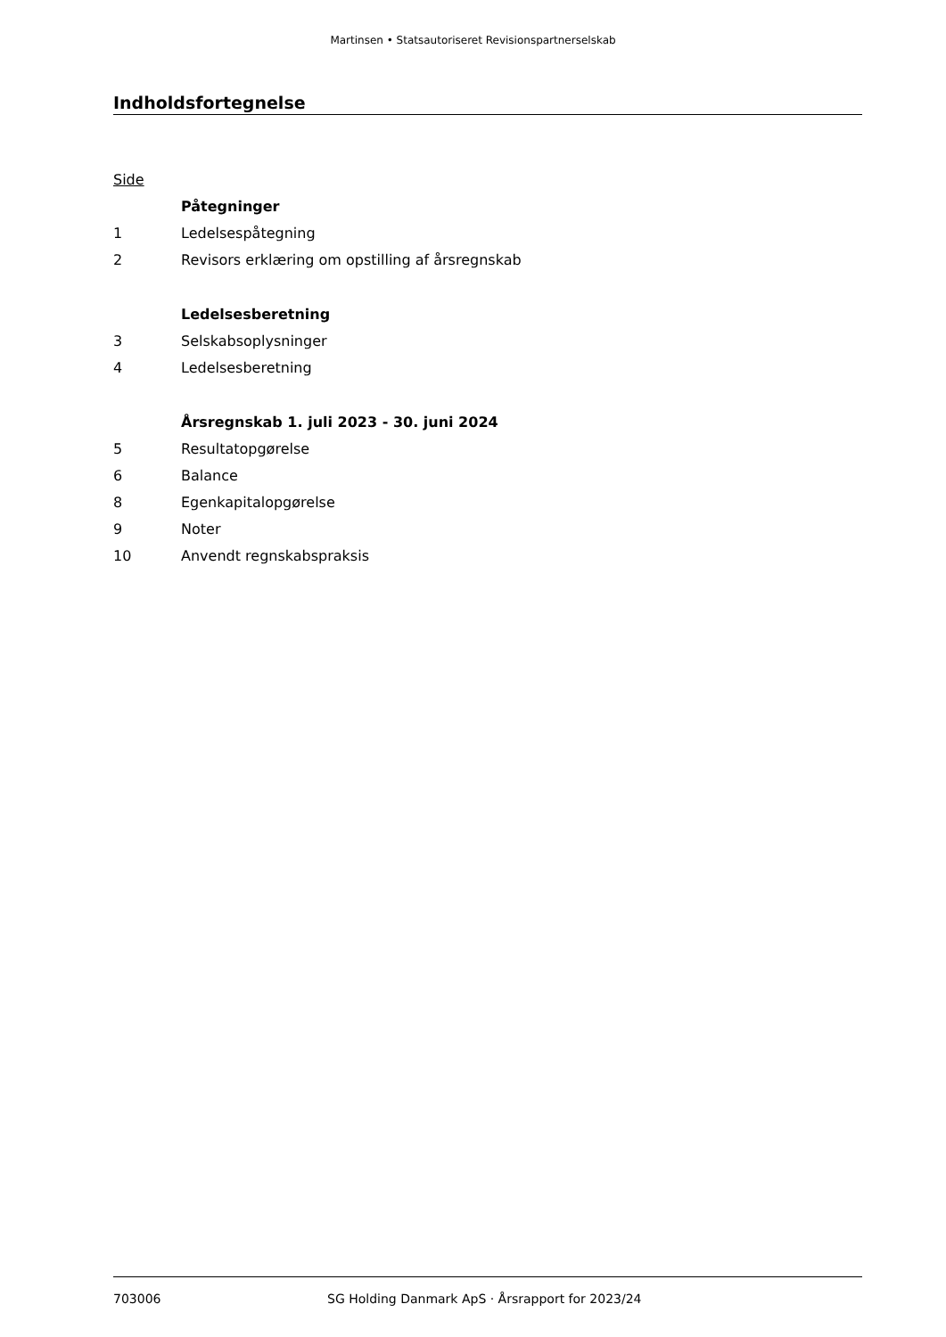Martinsen • Statsautoriseret Revisionspartnerselskab
Indholdsfortegnelse
Side
Påtegninger
1 Ledelsespåtegning
2 Revisors erklæring om opstilling af årsregnskab
Ledelsesberetning
3 Selskabsoplysninger
4 Ledelsesberetning
Årsregnskab 1. juli 2023 - 30. juni 2024
5 Resultatopgørelse
6 Balance
8 Egenkapitalopgørelse
9 Noter
10 Anvendt regnskabspraksis
703006 SG Holding Danmark ApS · Årsrapport for 2023/24